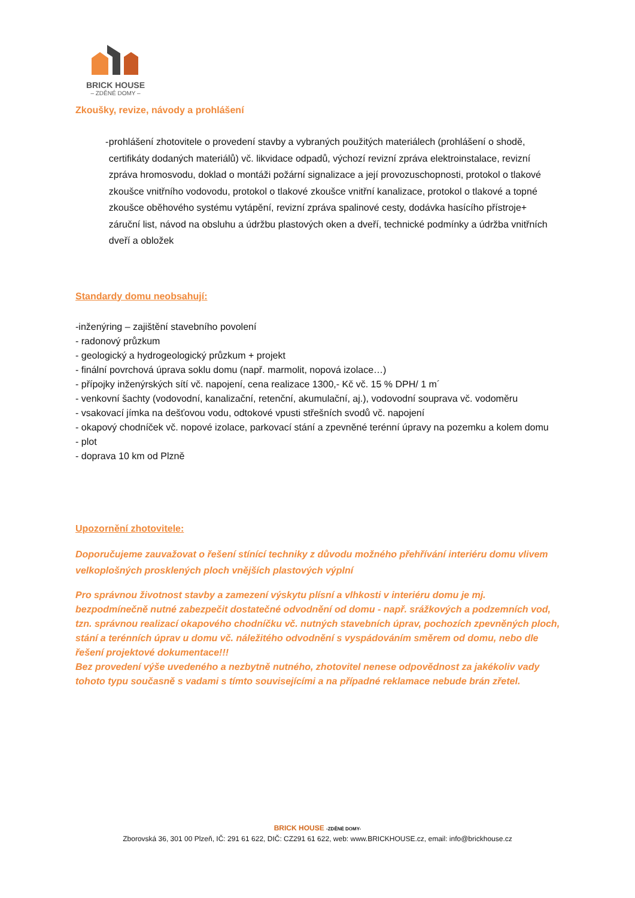BRICK HOUSE
– ZDĚNÉ DOMY –
Zkoušky, revize, návody a prohlášení
- prohlášení zhotovitele o provedení stavby a vybraných použitých materiálech (prohlášení o shodě, certifikáty dodaných materiálů) vč. likvidace odpadů, výchozí revizní zpráva elektroinstalace, revizní zpráva hromosvodu, doklad o montáži požární signalizace a její provozuschopnosti, protokol o tlakové zkoušce vnitřního vodovodu, protokol o tlakové zkoušce vnitřní kanalizace, protokol o tlakové a topné zkoušce oběhového systému vytápění, revizní zpráva spalinové cesty, dodávka hasícího přístroje+ záruční list, návod na obsluhu a údržbu plastových oken a dveří, technické podmínky a údržba vnitřních dveří a obložek
Standardy domu neobsahují:
-inženýring – zajištění stavebního povolení
- radonový průzkum
- geologický a hydrogeologický průzkum + projekt
- finální povrchová úprava soklu domu (např. marmolit, nopová izolace…)
- přípojky inženýrských sítí vč. napojení, cena realizace 1300,- Kč vč. 15 % DPH/ 1 m´
- venkovní šachty (vodovodní, kanalizační, retenční, akumulační, aj.), vodovodní souprava vč. vodoměru
- vsakovací jímka na dešťovou vodu, odtokové vpusti střešních svodů vč. napojení
- okapový chodníček vč. nopové izolace, parkovací stání a zpevněné terénní úpravy na pozemku a kolem domu
- plot
- doprava 10 km od Plzně
Upozornění zhotovitele:
Doporučujeme zauvažovat o řešení stínící techniky z důvodu možného přehřívání interiéru domu vlivem velkoplošných prosklených ploch vnějších plastových výplní
Pro správnou životnost stavby a zamezení výskytu plísní a vlhkosti v interiéru domu je mj. bezpodmínečně nutné zabezpečit dostatečné odvodnění od domu - např. srážkových a podzemních vod, tzn. správnou realizací okapového chodníčku vč. nutných stavebních úprav, pochozích zpevněných ploch, stání a terénních úprav u domu vč. náležitého odvodnění s vyspádováním směrem od domu, nebo dle řešení projektové dokumentace!!!
Bez provedení výše uvedeného a nezbytně nutného, zhotovitel nenese odpovědnost za jakékoliv vady tohoto typu současně s vadami s tímto souvisejícími a na případné reklamace nebude brán zřetel.
BRICK HOUSE -ZDĚNÉ DOMY-
Zborovská 36, 301 00 Plzeň, IČ: 291 61 622, DIČ: CZ291 61 622, web: www.BRICKHOUSE.cz, email: info@brickhouse.cz